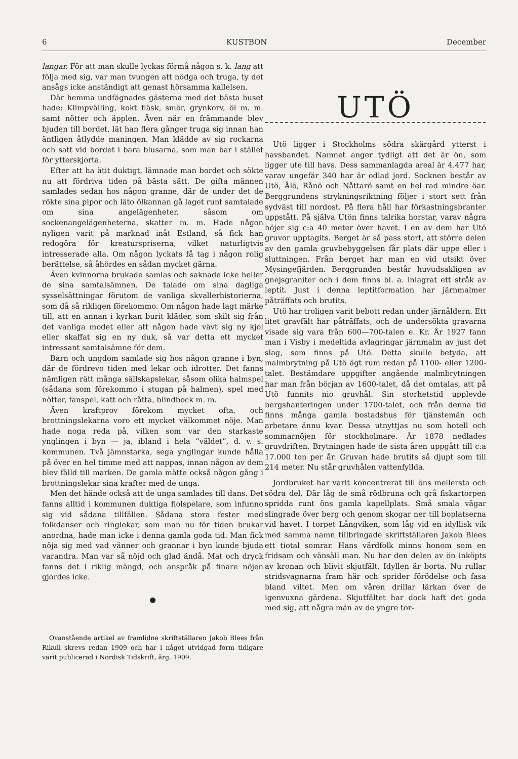6 KUSTBON December
langar. För att man skulle lyckas förmå någon s. k. lang att följa med sig, var man tvungen att nödga och truga, ty det ansågs icke anständigt att genast hörsamma kallelsen.
Där hemma undfägnades gästerna med det bästa huset hade: Klimpvälling, kokt fläsk, smör, grynkorv, öl m. m. samt nötter och äpplen. Även när en främmande blev bjuden till bordet, lät han flera gånger truga sig innan han äntligen åtlydde maningen. Man klädde av sig rockarna och satt vid bordet i bara blusarna, som man bar i stället för ytterskjorta.
Efter att ha ätit duktigt, lämnade man bordet och sökte nu att fördriva tiden på bästa sätt. De gifta männen samlades sedan hos någon granne, där de under det de rökte sina pipor och läto ölkannan gå laget runt samtalade om sina angelägenheter, såsom om sockenangelägenheterna, skatter m. m. Hade någon nyligen varit på marknad inåt Estland, så fick han redogöra för kreaturspriserna, vilket naturligtvis intresserade alla. Om någon lyckats få tag i någon rolig berättelse, så åhördes en sådan mycket gärna.
Även kvinnorna brukade samlas och saknade icke heller de sina samtalsämnen. De talade om sina dagliga sysselsättningar förutom de vanliga skvallerhistorierna, som då så rikligen förekommo. Om någon hade lagt märke till, att en annan i kyrkan burit kläder, som skilt sig från det vanliga modet eller att någon hade vävt sig ny kjol eller skaffat sig en ny duk, så var detta ett mycket intressant samtalsämne för dem.
Barn och ungdom samlade sig hos någon granne i byn, där de fördrevo tiden med lekar och idrotter. Det fanns nämligen rätt många sällskapslekar, såsom olika halmspel (sådana som förekommo i stugan på halmen), spel med nötter, fanspel, katt och råtta, blindbock m. m.
Även kraftprov förekom mycket ofta, och brottningslekarna voro ett mycket välkommet nöje. Man hade noga reda på, vilken som var den starkaste ynglingen i byn — ja, ibland i hela ”väldet”, d. v. s. kommunen. Två jämnstarka, sega ynglingar kunde hålla på över en hel timme med att nappas, innan någon av dem blev fälld till marken. De gamla mätte också någon gång i brottningslekar sina krafter med de unga.
Men det hände också att de unga samlades till dans. Det fanns alltid i kommunen duktiga fiolspelare, som infunno sig vid sådana tillfällen. Sådana stora fester med folkdanser och ringlekar, som man nu för tiden brukar anordna, hade man icke i denna gamla goda tid. Man fick nöja sig med vad vänner och grannar i byn kunde bjuda varandra. Man var så nöjd och glad ändå. Mat och dryck fanns det i riklig mängd, och anspråk på finare nöjen gjordes icke.
●
Ovanstående artikel av framlidne skriftställaren Jakob Blees från Rikull skrevs redan 1909 och har i något utvidgad form tidigare varit publicerad i Nordisk Tidskrift, årg. 1909.
UTÖ
Utö ligger i Stockholms södra skärgård ytterst i havsbandet. Namnet anger tydligt att det är ön, som ligger ute till havs. Dess sammanlagda areal är 4.477 har, varav ungefär 340 har är odlad jord. Socknen består av Utö, Ålö, Rånö och Nåttarö samt en hel rad mindre öar. Berggrundens strykningsriktning följer i stort sett från sydväst till nordost. På flera håll har förkastningsbranter uppstått. På själva Utön finns talrika horstar, varav några höjer sig c:a 40 meter över havet. I en av dem har Utö gruvor upptagits. Berget är så pass stort, att större delen av den gamla gruvbebyggelsen får plats där uppe eller i sluttningen. Från berget har man en vid utsikt över Mysingefjärden. Berggrunden består huvudsakligen av gnejsgraniter och i dem finns bl. a. inlagrat ett stråk av leptit. Just i denna leptitformation har järnmalmer påträffats och brutits.
Utö har troligen varit bebott redan under järnåldern. Ett litet gravfält har påträffats, och de undersökta gravarna visade sig vara från 600—700-talen e. Kr. År 1927 fann man i Visby i medeltida avlagringar järnmalm av just det slag, som finns på Utö. Detta skulle betyda, att malmbrytning på Utö ägt rum redan på 1100- eller 1200-talet. Bestämdare uppgifter angående malmbrytningen har man från början av 1600-talet, då det omtalas, att på Utö funnits nio gruvhål. Sin storhetstid upplevde bergshanteringen under 1700-talet, och från denna tid finns många gamla bostadshus för tjänstemän och arbetare ännu kvar. Dessa utnyttjas nu som hotell och sommarnöjen för stockholmare. År 1878 nedlades gruvdriften. Brytningen hade de sista åren uppgått till c:a 17.000 ton per år. Gruvan hade brutits så djupt som till 214 meter. Nu står gruvhålen vattenfyllda.
Jordbruket har varit koncentrerat till öns mellersta och södra del. Där låg de små rödbruna och grå fiskartorpen spridda runt öns gamla kapellplats. Små smala vägar slingrade över berg och genom skogar ner till boplatserna vid havet. I torpet Långviken, som låg vid en idyllisk vik med samma namn tillbringade skriftställaren Jakob Blees ett tiotal somrar. Hans värdfolk minns honom som en fridsam och vänsäll man. Nu har den delen av ön inköpts av kronan och blivit skjutfält. Idyllen är borta. Nu rullar stridsvagnarna fram här och sprider förödelse och fasa bland viltet. Men om våren drillar lärkan över de igenvuxna gärdena. Skjutfältet har dock haft det goda med sig, att några män av de yngre tor-